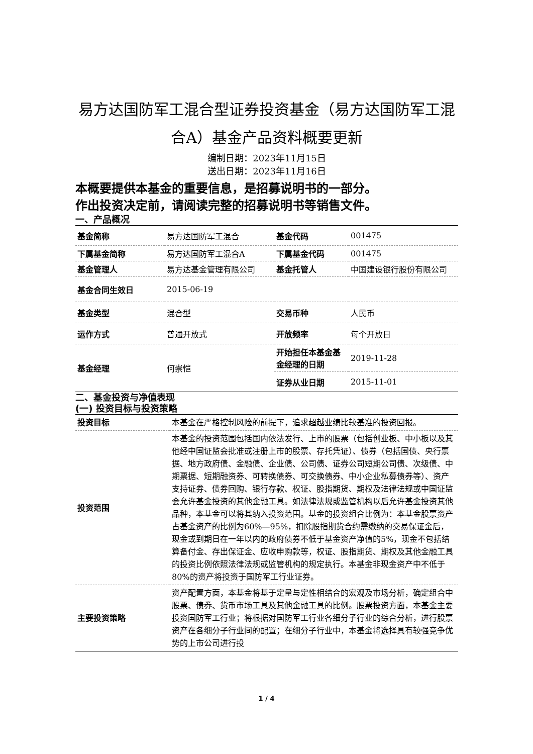易方达国防军工混合型证券投资基金（易方达国防军工混合A）基金产品资料概要更新
编制日期：2023年11月15日
送出日期：2023年11月16日
本概要提供本基金的重要信息，是招募说明书的一部分。
作出投资决定前，请阅读完整的招募说明书等销售文件。
一、产品概况
| 基金简称 | 易方达国防军工混合 | 基金代码 | 001475 |
| 下属基金简称 | 易方达国防军工混合A | 下属基金代码 | 001475 |
| 基金管理人 | 易方达基金管理有限公司 | 基金托管人 | 中国建设银行股份有限公司 |
| 基金合同生效日 | 2015-06-19 | | |
| 基金类型 | 混合型 | 交易币种 | 人民币 |
| 运作方式 | 普通开放式 | 开放频率 | 每个开放日 |
| 基金经理 | 何崇恺 | 开始担任本基金基金经理的日期 | 2019-11-28 |
| | | 证券从业日期 | 2015-11-01 |
二、基金投资与净值表现
(一) 投资目标与投资策略
| 投资目标 | 本基金在严格控制风险的前提下，追求超越业绩比较基准的投资回报。 |
| 投资范围 | 本基金的投资范围包括国内依法发行、上市的股票（包括创业板、中小板以及其他经中国证监会批准或注册上市的股票、存托凭证）、债券（包括国债、央行票据、地方政府债、金融债、企业债、公司债、证券公司短期公司债、次级债、中期票据、短期融资券、可转换债券、可交换债券、中小企业私募债券等）、资产支持证券、债券回购、银行存款、权证、股指期货、期权及法律法规或中国证监会允许基金投资的其他金融工具。如法律法规或监管机构以后允许基金投资其他品种，本基金可以将其纳入投资范围。基金的投资组合比例为：本基金股票资产占基金资产的比例为60%—95%，扣除股指期货合约需缴纳的交易保证金后，现金或到期日在一年以内的政府债券不低于基金资产净值的5%，现金不包括结算备付金、存出保证金、应收申购款等，权证、股指期货、期权及其他金融工具的投资比例依照法律法规或监管机构的规定执行。本基金非现金资产中不低于80%的资产将投资于国防军工行业证券。 |
| 主要投资策略 | 资产配置方面，本基金将基于定量与定性相结合的宏观及市场分析，确定组合中股票、债券、货币市场工具及其他金融工具的比例。股票投资方面，本基金主要投资国防军工行业；将根据对国防军工行业各细分子行业的综合分析，进行股票资产在各细分子行业间的配置；在细分子行业中，本基金将选择具有较强竞争优势的上市公司进行投 |
1 / 4